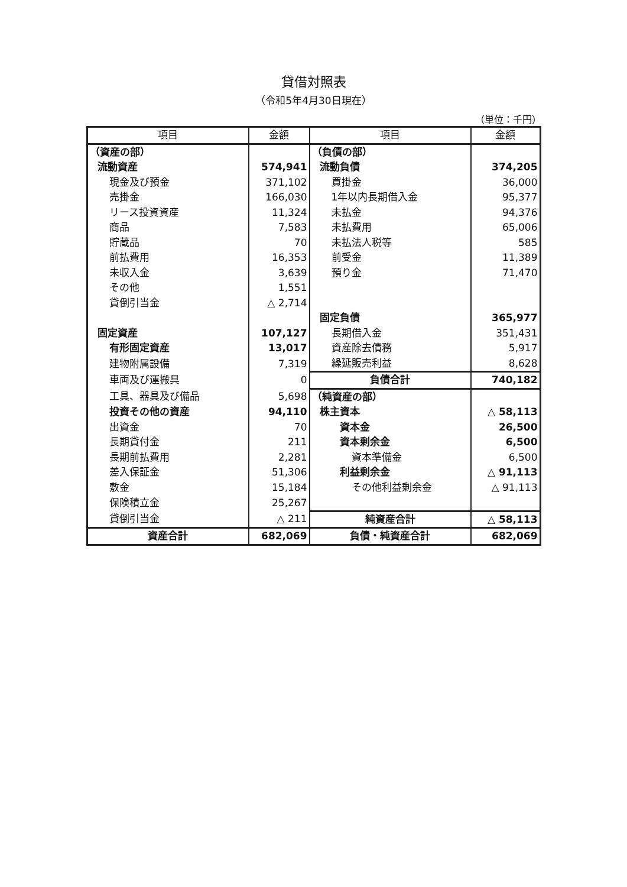貸借対照表
（令和5年4月30日現在）
（単位：千円）
| 項目 | 金額 | 項目 | 金額 |
| --- | --- | --- | --- |
| （資産の部） | | （負債の部） | |
| 流動資産 | 574,941 | 流動負債 | 374,205 |
| 現金及び預金 | 371,102 | 買掛金 | 36,000 |
| 売掛金 | 166,030 | 1年以内長期借入金 | 95,377 |
| リース投資資産 | 11,324 | 未払金 | 94,376 |
| 商品 | 7,583 | 未払費用 | 65,006 |
| 貯蔵品 | 70 | 未払法人税等 | 585 |
| 前払費用 | 16,353 | 前受金 | 11,389 |
| 未収入金 | 3,639 | 預り金 | 71,470 |
| その他 | 1,551 | | |
| 貸倒引当金 | △ 2,714 | | |
| | | 固定負債 | 365,977 |
| 固定資産 | 107,127 | 長期借入金 | 351,431 |
| 有形固定資産 | 13,017 | 資産除去債務 | 5,917 |
| 建物附属設備 | 7,319 | 繰延販売利益 | 8,628 |
| 車両及び運搬具 | 0 | 負債合計 | 740,182 |
| 工具、器具及び備品 | 5,698 | （純資産の部） | |
| 投資その他の資産 | 94,110 | 株主資本 | △ 58,113 |
| 出資金 | 70 | 資本金 | 26,500 |
| 長期貸付金 | 211 | 資本剰余金 | 6,500 |
| 長期前払費用 | 2,281 | 資本準備金 | 6,500 |
| 差入保証金 | 51,306 | 利益剰余金 | △ 91,113 |
| 敷金 | 15,184 | その他利益剰余金 | △ 91,113 |
| 保険積立金 | 25,267 | | |
| 貸倒引当金 | △ 211 | 純資産合計 | △ 58,113 |
| 資産合計 | 682,069 | 負債・純資産合計 | 682,069 |